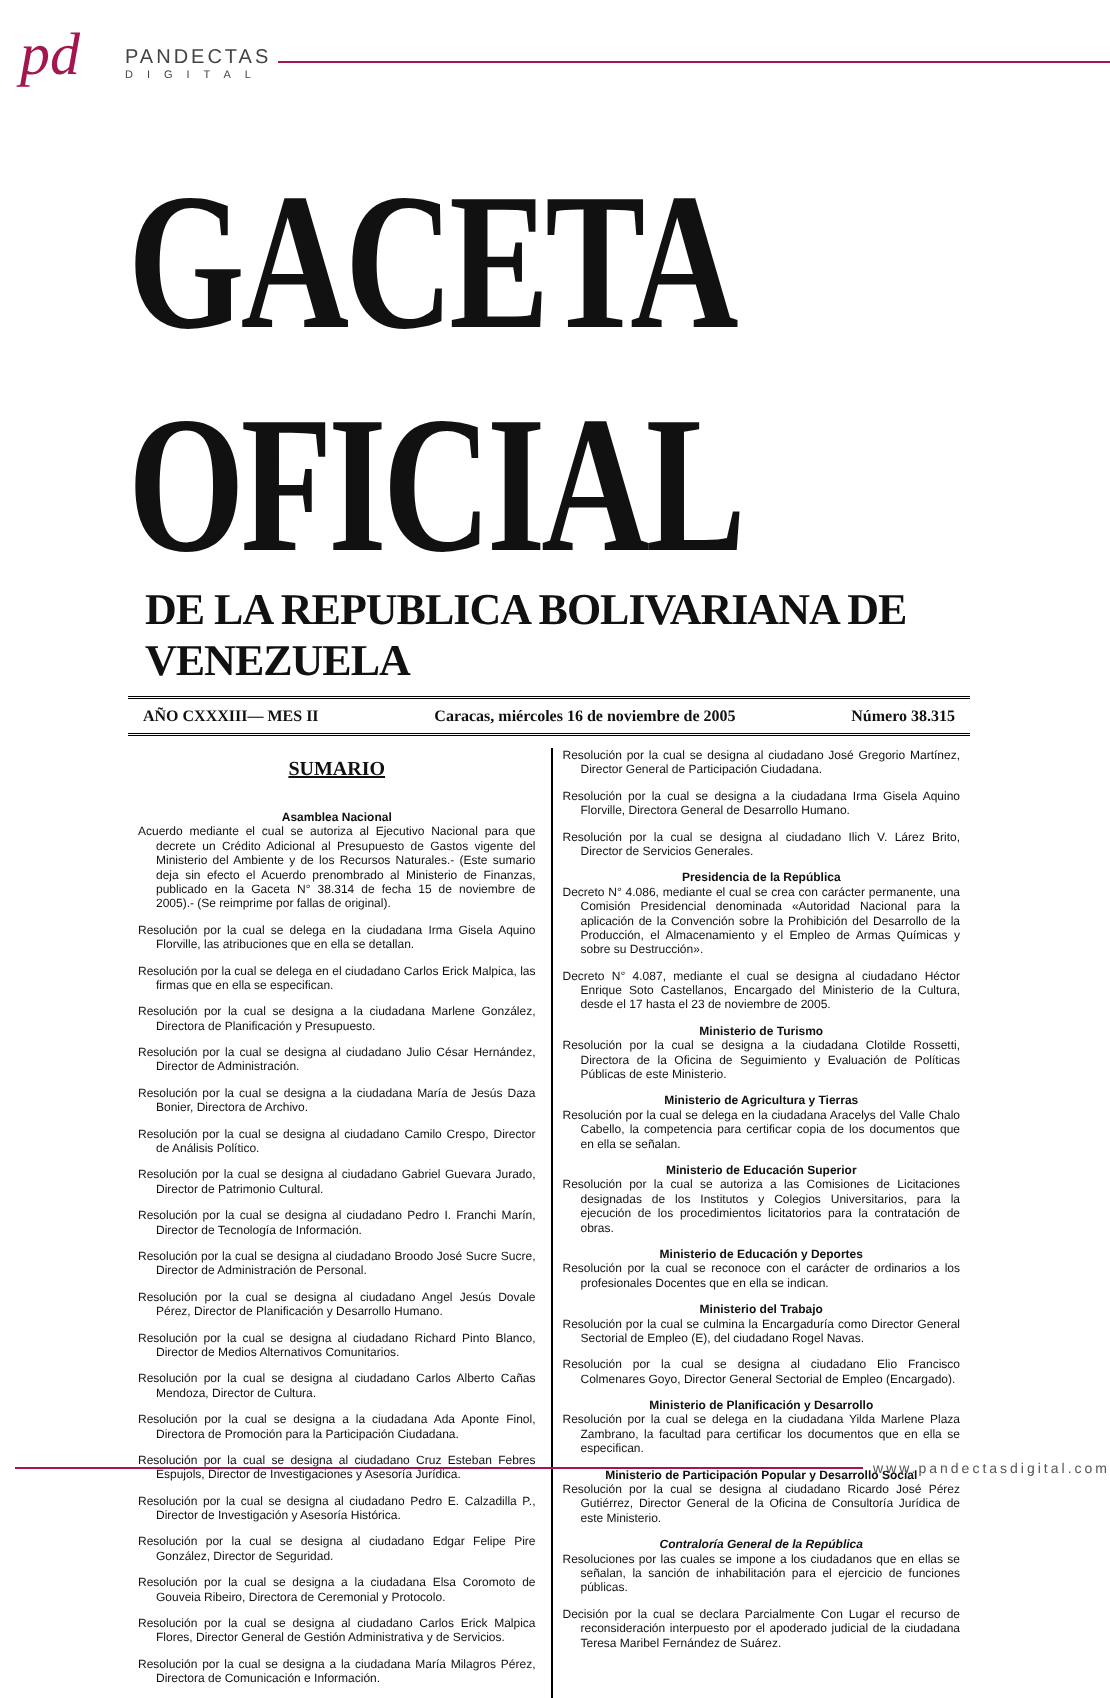pd
PANDECTAS
DIGITAL
GACETA OFICIAL
DE LA REPUBLICA BOLIVARIANA DE VENEZUELA
AÑO CXXXIII— MES II Caracas, miércoles 16 de noviembre de 2005 Número 38.315
SUMARIO
Asamblea Nacional
Acuerdo mediante el cual se autoriza al Ejecutivo Nacional para que decrete un Crédito Adicional al Presupuesto de Gastos vigente del Ministerio del Ambiente y de los Recursos Naturales.- (Este sumario deja sin efecto el Acuerdo prenombrado al Ministerio de Finanzas, publicado en la Gaceta N° 38.314 de fecha 15 de noviembre de 2005).- (Se reimprime por fallas de original).
Resolución por la cual se delega en la ciudadana Irma Gisela Aquino Florville, las atribuciones que en ella se detallan.
Resolución por la cual se delega en el ciudadano Carlos Erick Malpica, las firmas que en ella se especifican.
Resolución por la cual se designa a la ciudadana Marlene González, Directora de Planificación y Presupuesto.
Resolución por la cual se designa al ciudadano Julio César Hernández, Director de Administración.
Resolución por la cual se designa a la ciudadana María de Jesús Daza Bonier, Directora de Archivo.
Resolución por la cual se designa al ciudadano Camilo Crespo, Director de Análisis Político.
Resolución por la cual se designa al ciudadano Gabriel Guevara Jurado, Director de Patrimonio Cultural.
Resolución por la cual se designa al ciudadano Pedro I. Franchi Marín, Director de Tecnología de Información.
Resolución por la cual se designa al ciudadano Broodo José Sucre Sucre, Director de Administración de Personal.
Resolución por la cual se designa al ciudadano Angel Jesús Dovale Pérez, Director de Planificación y Desarrollo Humano.
Resolución por la cual se designa al ciudadano Richard Pinto Blanco, Director de Medios Alternativos Comunitarios.
Resolución por la cual se designa al ciudadano Carlos Alberto Cañas Mendoza, Director de Cultura.
Resolución por la cual se designa a la ciudadana Ada Aponte Finol, Directora de Promoción para la Participación Ciudadana.
Resolución por la cual se designa al ciudadano Cruz Esteban Febres Espujols, Director de Investigaciones y Asesoría Jurídica.
Resolución por la cual se designa al ciudadano Pedro E. Calzadilla P., Director de Investigación y Asesoría Histórica.
Resolución por la cual se designa al ciudadano Edgar Felipe Pire González, Director de Seguridad.
Resolución por la cual se designa a la ciudadana Elsa Coromoto de Gouveia Ribeiro, Directora de Ceremonial y Protocolo.
Resolución por la cual se designa al ciudadano Carlos Erick Malpica Flores, Director General de Gestión Administrativa y de Servicios.
Resolución por la cual se designa a la ciudadana María Milagros Pérez, Directora de Comunicación e Información.
Resolución por la cual se designa al ciudadano José Gregorio Martínez, Director General de Participación Ciudadana.
Resolución por la cual se designa a la ciudadana Irma Gisela Aquino Florville, Directora General de Desarrollo Humano.
Resolución por la cual se designa al ciudadano Ilich V. Lárez Brito, Director de Servicios Generales.
Presidencia de la República
Decreto N° 4.086, mediante el cual se crea con carácter permanente, una Comisión Presidencial denominada «Autoridad Nacional para la aplicación de la Convención sobre la Prohibición del Desarrollo de la Producción, el Almacenamiento y el Empleo de Armas Químicas y sobre su Destrucción».
Decreto N° 4.087, mediante el cual se designa al ciudadano Héctor Enrique Soto Castellanos, Encargado del Ministerio de la Cultura, desde el 17 hasta el 23 de noviembre de 2005.
Ministerio de Turismo
Resolución por la cual se designa a la ciudadana Clotilde Rossetti, Directora de la Oficina de Seguimiento y Evaluación de Políticas Públicas de este Ministerio.
Ministerio de Agricultura y Tierras
Resolución por la cual se delega en la ciudadana Aracelys del Valle Chalo Cabello, la competencia para certificar copia de los documentos que en ella se señalan.
Ministerio de Educación Superior
Resolución por la cual se autoriza a las Comisiones de Licitaciones designadas de los Institutos y Colegios Universitarios, para la ejecución de los procedimientos licitatorios para la contratación de obras.
Ministerio de Educación y Deportes
Resolución por la cual se reconoce con el carácter de ordinarios a los profesionales Docentes que en ella se indican.
Ministerio del Trabajo
Resolución por la cual se culmina la Encargaduría como Director General Sectorial de Empleo (E), del ciudadano Rogel Navas.
Resolución por la cual se designa al ciudadano Elio Francisco Colmenares Goyo, Director General Sectorial de Empleo (Encargado).
Ministerio de Planificación y Desarrollo
Resolución por la cual se delega en la ciudadana Yilda Marlene Plaza Zambrano, la facultad para certificar los documentos que en ella se especifican.
Ministerio de Participación Popular y Desarrollo Social
Resolución por la cual se designa al ciudadano Ricardo José Pérez Gutiérrez, Director General de la Oficina de Consultoría Jurídica de este Ministerio.
Contraloría General de la República
Resoluciones por las cuales se impone a los ciudadanos que en ellas se señalan, la sanción de inhabilitación para el ejercicio de funciones públicas.
Decisión por la cual se declara Parcialmente Con Lugar el recurso de reconsideración interpuesto por el apoderado judicial de la ciudadana Teresa Maribel Fernández de Suárez.
www.pandectasdigital.com